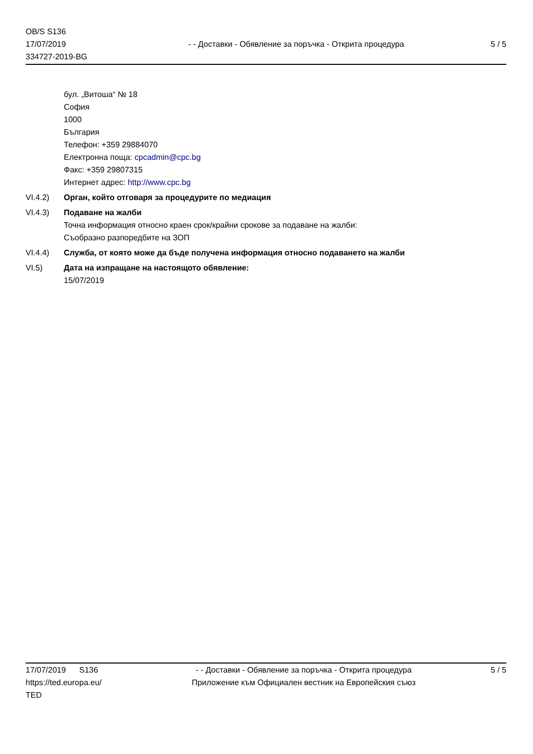OB/S S136
17/07/2019
334727-2019-BG
- - Доставки - Обявление за поръчка - Открита процедура
5 / 5
бул. „Витоша“ № 18
София
1000
България
Телефон: +359 29884070
Електронна поща: cpcadmin@cpc.bg
Факс: +359 29807315
Интернет адрес: http://www.cpc.bg
VI.4.2) Орган, който отговаря за процедурите по медиация
VI.4.3) Подаване на жалби
Точна информация относно краен срок/крайни срокове за подаване на жалби:
Съобразно разпоредбите на ЗОП
VI.4.4) Служба, от която може да бъде получена информация относно подаването на жалби
VI.5) Дата на изпращане на настоящото обявление:
15/07/2019
17/07/2019 S136
https://ted.europa.eu/
TED
- - Доставки - Обявление за поръчка - Открита процедура
Приложение към Официален вестник на Европейския съюз
5 / 5